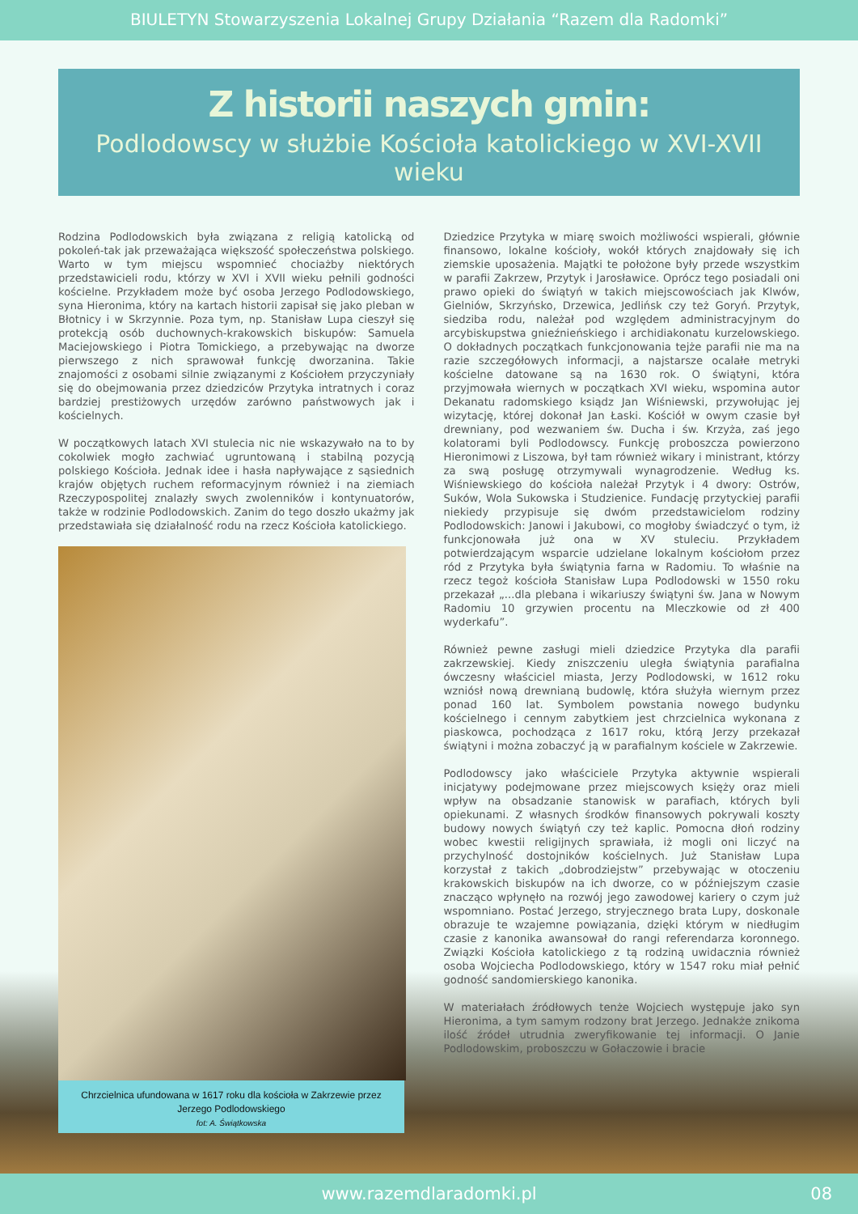BIULETYN Stowarzyszenia Lokalnej Grupy Działania “Razem dla Radomki”
Z historii naszych gmin:
Podlodowscy w służbie Kościoła katolickiego w XVI-XVII wieku
Rodzina Podlodowskich była związana z religią katolicką od pokoleń-tak jak przeważająca większość społeczeństwa polskiego. Warto w tym miejscu wspomnieć chociażby niektórych przedstawicieli rodu, którzy w XVI i XVII wieku pełnili godności kościelne. Przykładem może być osoba Jerzego Podlodowskiego, syna Hieronima, który na kartach historii zapisał się jako pleban w Błotnicy i w Skrzynnie. Poza tym, np. Stanisław Lupa cieszył się protekcją osób duchownych-krakowskich biskupów: Samuela Maciejowskiego i Piotra Tomickiego, a przebywając na dworze pierwszego z nich sprawował funkcję dworzanina. Takie znajomości z osobami silnie związanymi z Kościołem przyczyniały się do obejmowania przez dziedziców Przytyka intratnych i coraz bardziej prestiżowych urzędów zarówno państwowych jak i kościelnych.
W początkowych latach XVI stulecia nic nie wskazywało na to by cokolwiek mogło zachwiać ugruntowaną i stabilną pozycją polskiego Kościoła. Jednak idee i hasła napływające z sąsiednich krajów objętych ruchem reformacyjnym również i na ziemiach Rzeczypospolitej znalazły swych zwolenników i kontynuatorów, także w rodzinie Podlodowskich. Zanim do tego doszło ukażmy jak przedstawiała się działalność rodu na rzecz Kościoła katolickiego.
Chrzcielnica ufundowana w 1617 roku dla kościoła w Zakrzewie przez
Jerzego Podlodowskiego
fot: A. Świątkowska
Dziedzice Przytyka w miarę swoich możliwości wspierali, głównie finansowo, lokalne kościoły, wokół których znajdowały się ich ziemskie uposażenia. Majątki te położone były przede wszystkim w parafii Zakrzew, Przytyk i Jarosławice. Oprócz tego posiadali oni prawo opieki do świątyń w takich miejscowościach jak Klwów, Gielniów, Skrzyńsko, Drzewica, Jedlińsk czy też Goryń. Przytyk, siedziba rodu, należał pod względem administracyjnym do arcybiskupstwa gnieźnieńskiego i archidiakonatu kurzelowskiego. O dokładnych początkach funkcjonowania tejże parafii nie ma na razie szczegółowych informacji, a najstarsze ocalałe metryki kościelne datowane są na 1630 rok. O świątyni, która przyjmowała wiernych w początkach XVI wieku, wspomina autor Dekanatu radomskiego ksiądz Jan Wiśniewski, przywołując jej wizytację, której dokonał Jan Łaski. Kościół w owym czasie był drewniany, pod wezwaniem św. Ducha i św. Krzyża, zaś jego kolatorami byli Podlodowscy. Funkcję proboszcza powierzono Hieronimowi z Liszowa, był tam również wikary i ministrant, którzy za swą posługę otrzymywali wynagrodzenie. Według ks. Wiśniewskiego do kościoła należał Przytyk i 4 dwory: Ostrów, Suków, Wola Sukowska i Studzienice. Fundację przytyckiej parafii niekiedy przypisuje się dwóm przedstawicielom rodziny Podlodowskich: Janowi i Jakubowi, co mogłoby świadczyć o tym, iż funkcjonowała już ona w XV stuleciu. Przykładem potwierdzającym wsparcie udzielane lokalnym kościołom przez ród z Przytyka była świątynia farna w Radomiu. To właśnie na rzecz tegoż kościoła Stanisław Lupa Podlodowski w 1550 roku przekazał „...dla plebana i wikariuszy świątyni św. Jana w Nowym Radomiu 10 grzywien procentu na Mleczkowie od zł 400 wyderkafu”.
Również pewne zasługi mieli dziedzice Przytyka dla parafii zakrzewskiej. Kiedy zniszczeniu uległa świątynia parafialna ówczesny właściciel miasta, Jerzy Podlodowski, w 1612 roku wzniósł nową drewnianą budowlę, która służyła wiernym przez ponad 160 lat. Symbolem powstania nowego budynku kościelnego i cennym zabytkiem jest chrzcielnica wykonana z piaskowca, pochodząca z 1617 roku, którą Jerzy przekazał świątyni i można zobaczyć ją w parafialnym kościele w Zakrzewie.
Podlodowscy jako właściciele Przytyka aktywnie wspierali inicjatywy podejmowane przez miejscowych księży oraz mieli wpływ na obsadzanie stanowisk w parafiach, których byli opiekunami. Z własnych środków finansowych pokrywali koszty budowy nowych świątyń czy też kaplic. Pomocna dłoń rodziny wobec kwestii religijnych sprawiała, iż mogli oni liczyć na przychylność dostojników kościelnych. Już Stanisław Lupa korzystał z takich „dobrodziejstw” przebywając w otoczeniu krakowskich biskupów na ich dworze, co w późniejszym czasie znacząco wpłynęło na rozwój jego zawodowej kariery o czym już wspomniano. Postać Jerzego, stryjecznego brata Lupy, doskonale obrazuje te wzajemne powiązania, dzięki którym w niedługim czasie z kanonika awansował do rangi referendarza koronnego. Związki Kościoła katolickiego z tą rodziną uwidacznia również osoba Wojciecha Podlodowskiego, który w 1547 roku miał pełnić godność sandomierskiego kanonika.
W materiałach źródłowych tenże Wojciech występuje jako syn Hieronima, a tym samym rodzony brat Jerzego. Jednakże znikoma ilość źródeł utrudnia zweryfikowanie tej informacji. O Janie Podlodowskim, proboszczu w Gołaczowie i bracie
www.razemdlaradomki.pl 08